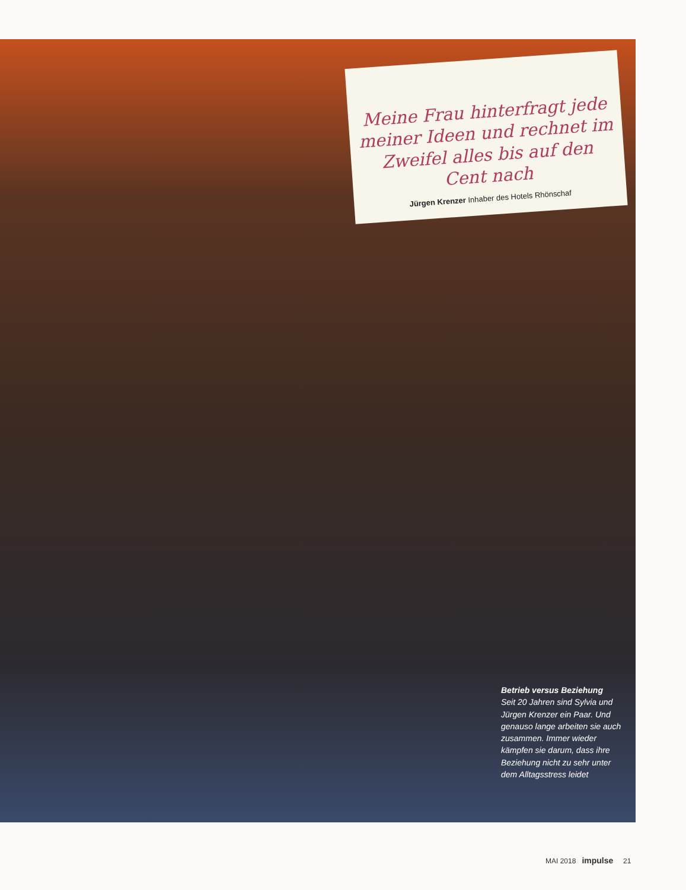Meine Frau hinterfragt jede meiner Ideen und rechnet im Zweifel alles bis auf den Cent nach
Jürgen Krenzer Inhaber des Hotels Rhönschaf
Betrieb versus Beziehung
Seit 20 Jahren sind Sylvia und Jürgen Krenzer ein Paar. Und genauso lange arbeiten sie auch zusammen. Immer wieder kämpfen sie darum, dass ihre Beziehung nicht zu sehr unter dem Alltagsstress leidet
MAI 2018 impulse 21